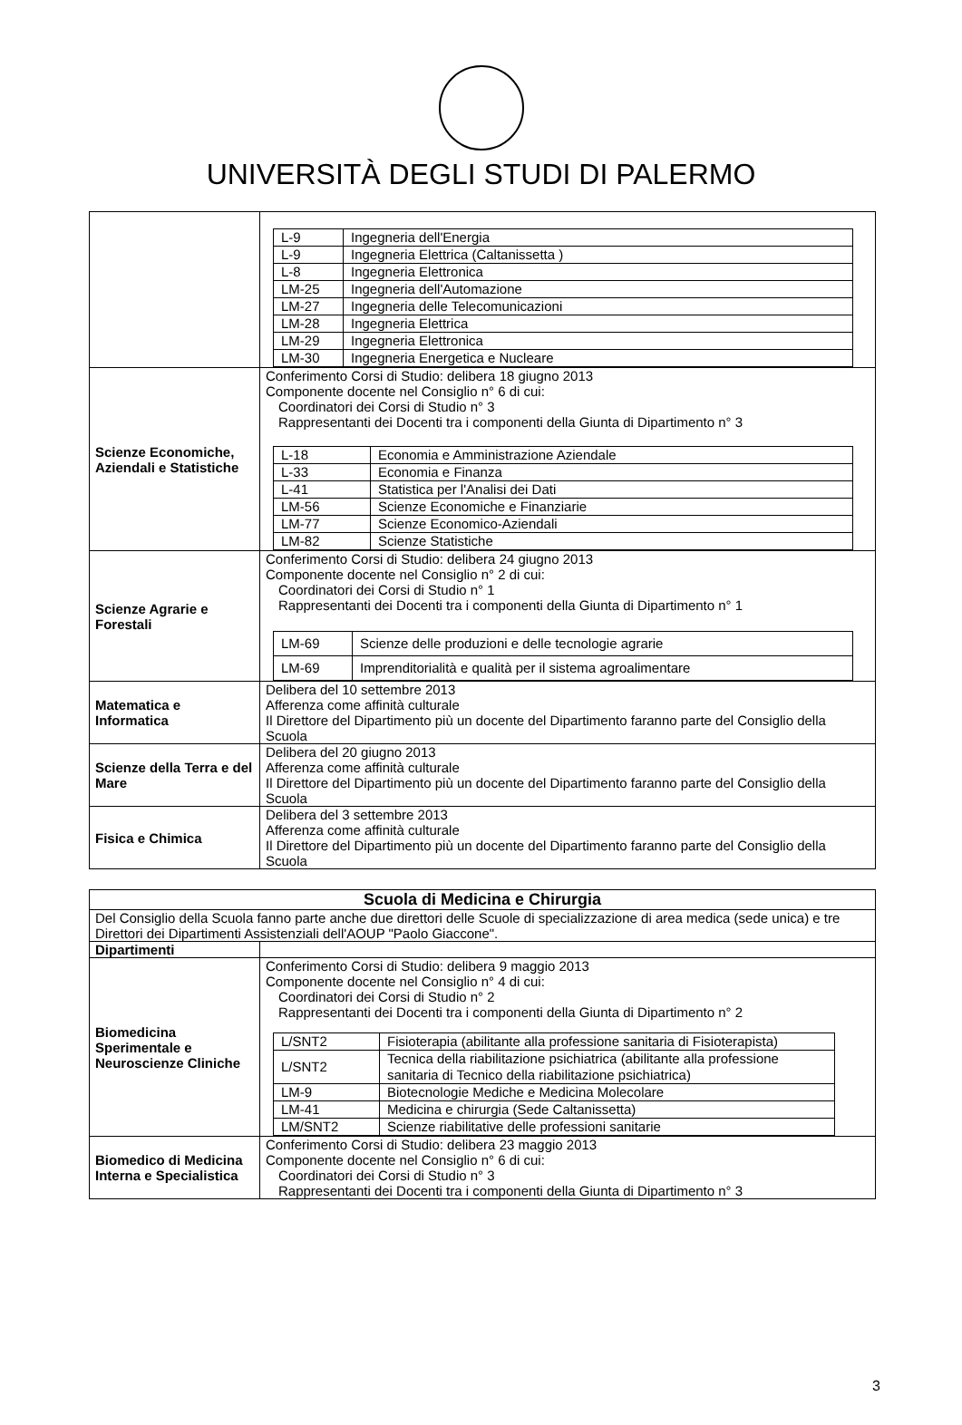UNIVERSITÀ DEGLI STUDI DI PALERMO
| | / L-9 / Ingegneria dell'Energia / / L-9 / Ingegneria Elettrica (Caltanissetta ) / / L-8 / Ingegneria Elettronica / / LM-25 / Ingegneria dell'Automazione / / LM-27 / Ingegneria delle Telecomunicazioni / / LM-28 / Ingegneria Elettrica / / LM-29 / Ingegneria Elettronica / / LM-30 / Ingegneria Energetica e Nucleare / |
| Scienze Economiche, Aziendali e Statistiche | Conferimento Corsi di Studio: delibera 18 giugno 2013 Componente docente nel Consiglio n° 6 di cui: Coordinatori dei Corsi di Studio n° 3 Rappresentanti dei Docenti tra i componenti della Giunta di Dipartimento n° 3 / L-18 / Economia e Amministrazione Aziendale / / L-33 / Economia e Finanza / / L-41 / Statistica per l'Analisi dei Dati / / LM-56 / Scienze Economiche e Finanziarie / / LM-77 / Scienze Economico-Aziendali / / LM-82 / Scienze Statistiche / |
| Scienze Agrarie e Forestali | Conferimento Corsi di Studio: delibera 24 giugno 2013 Componente docente nel Consiglio n° 2 di cui: Coordinatori dei Corsi di Studio n° 1 Rappresentanti dei Docenti tra i componenti della Giunta di Dipartimento n° 1 / LM-69 / Scienze delle produzioni e delle tecnologie agrarie / / LM-69 / Imprenditorialità e qualità per il sistema agroalimentare / |
| Matematica e Informatica | Delibera del 10 settembre 2013 Afferenza come affinità culturale Il Direttore del Dipartimento più un docente del Dipartimento faranno parte del Consiglio della Scuola |
| Scienze della Terra e del Mare | Delibera del 20 giugno 2013 Afferenza come affinità culturale Il Direttore del Dipartimento più un docente del Dipartimento faranno parte del Consiglio della Scuola |
| Fisica e Chimica | Delibera del 3 settembre 2013 Afferenza come affinità culturale Il Direttore del Dipartimento più un docente del Dipartimento faranno parte del Consiglio della Scuola |
| Scuola di Medicina e Chirurgia | |
| Del Consiglio della Scuola fanno parte anche due direttori delle Scuole di specializzazione di area medica (sede unica) e tre Direttori dei Dipartimenti Assistenziali dell'AOUP "Paolo Giaccone". | |
| Dipartimenti | |
| Biomedicina Sperimentale e Neuroscienze Cliniche | Conferimento Corsi di Studio: delibera 9 maggio 2013 Componente docente nel Consiglio n° 4 di cui: Coordinatori dei Corsi di Studio n° 2 Rappresentanti dei Docenti tra i componenti della Giunta di Dipartimento n° 2 / L/SNT2 / Fisioterapia (abilitante alla professione sanitaria di Fisioterapista) / / L/SNT2 / Tecnica della riabilitazione psichiatrica (abilitante alla professione sanitaria di Tecnico della riabilitazione psichiatrica) / / LM-9 / Biotecnologie Mediche e Medicina Molecolare / / LM-41 / Medicina e chirurgia (Sede Caltanissetta) / / LM/SNT2 / Scienze riabilitative delle professioni sanitarie / |
| Biomedico di Medicina Interna e Specialistica | Conferimento Corsi di Studio: delibera 23 maggio 2013 Componente docente nel Consiglio n° 6 di cui: Coordinatori dei Corsi di Studio n° 3 Rappresentanti dei Docenti tra i componenti della Giunta di Dipartimento n° 3 |
3